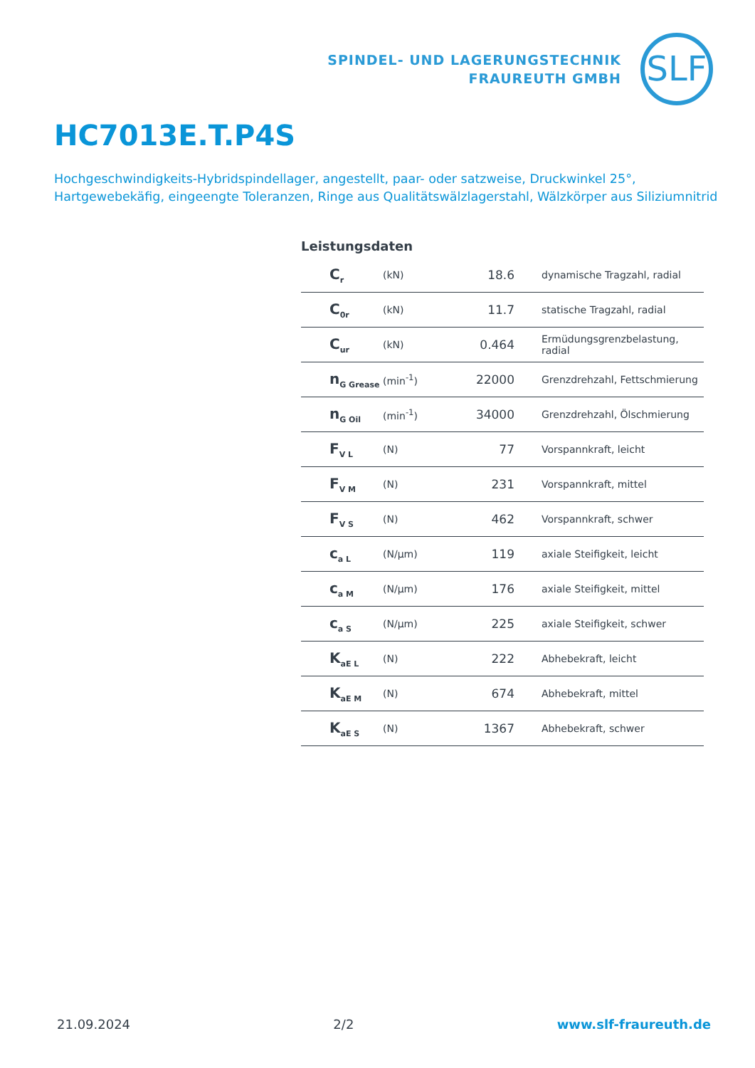SPINDEL- UND LAGERUNGSTECHNIK
FRAUREUTH GMBH
SLF
HC7013E.T.P4S
Hochgeschwindigkeits-Hybridspindellager, angestellt, paar- oder satzweise, Druckwinkel 25°, Hartgewebekäfig, eingeengte Toleranzen, Ringe aus Qualitätswälzlagerstahl, Wälzkörper aus Siliziumnitrid
Leistungsdaten
| C<sub>r</sub> | (kN) | 18.6 | dynamische Tragzahl, radial |
| C<sub>0r</sub> | (kN) | 11.7 | statische Tragzahl, radial |
| C<sub>ur</sub> | (kN) | 0.464 | Ermüdungsgrenzbelastung, radial |
| n<sub>G Grease</sub> | (min<sup>-1</sup>) | 22000 | Grenzdrehzahl, Fettschmierung |
| n<sub>G Oil</sub> | (min<sup>-1</sup>) | 34000 | Grenzdrehzahl, Ölschmierung |
| F<sub>V L</sub> | (N) | 77 | Vorspannkraft, leicht |
| F<sub>V M</sub> | (N) | 231 | Vorspannkraft, mittel |
| F<sub>V S</sub> | (N) | 462 | Vorspannkraft, schwer |
| c<sub>a L</sub> | (N/µm) | 119 | axiale Steifigkeit, leicht |
| c<sub>a M</sub> | (N/µm) | 176 | axiale Steifigkeit, mittel |
| c<sub>a S</sub> | (N/µm) | 225 | axiale Steifigkeit, schwer |
| K<sub>aE L</sub> | (N) | 222 | Abhebekraft, leicht |
| K<sub>aE M</sub> | (N) | 674 | Abhebekraft, mittel |
| K<sub>aE S</sub> | (N) | 1367 | Abhebekraft, schwer |
21.09.2024 2/2 www.slf-fraureuth.de